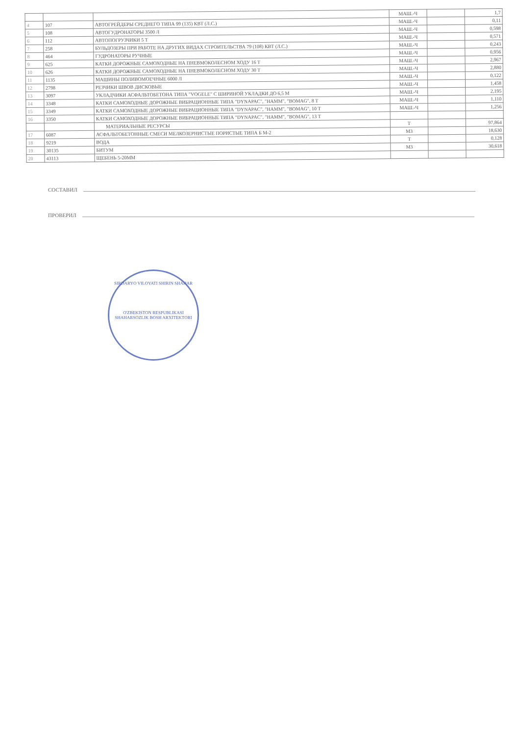| | | | МАШ.-Ч | | 1,7 |
| 4 | 107 | АВТОГРЕЙДЕРЫ СРЕДНЕГО ТИПА 99 (135) КВТ (Л.С.) | МАШ.-Ч | | 0,11 |
| 5 | 108 | АВТОГУДРОНАТОРЫ 3500 Л | МАШ.-Ч | | 0,598 |
| 6 | 112 | АВТОПОГРУЗЧИКИ 5 Т | МАШ.-Ч | | 0,571 |
| 7 | 258 | БУЛЬДОЗЕРЫ ПРИ РАБОТЕ НА ДРУГИХ ВИДАХ СТРОИТЕЛЬСТВА 79 (108) КВТ (Л.С.) | МАШ.-Ч | | 0,243 |
| 8 | 464 | ГУДРОНАТОРЫ РУЧНЫЕ | МАШ.-Ч | | 0,956 |
| 9 | 625 | КАТКИ ДОРОЖНЫЕ САМОХОДНЫЕ НА ПНЕВМОКОЛЕСНОМ ХОДУ 16 Т | МАШ.-Ч | | 2,967 |
| 10 | 626 | КАТКИ ДОРОЖНЫЕ САМОХОДНЫЕ НА ПНЕВМОКОЛЕСНОМ ХОДУ 30 Т | МАШ.-Ч | | 2,880 |
| 11 | 1135 | МАШИНЫ ПОЛИВОМОЕЧНЫЕ 6000 Л | МАШ.-Ч | | 0,122 |
| 12 | 2798 | РЕЗЧИКИ ШВОВ ДИСКОВЫЕ | МАШ.-Ч | | 1,458 |
| 13 | 3097 | УКЛАДЧИКИ АСФАЛЬТОБЕТОНА ТИПА "VOGELE" С ШИРИНОЙ УКЛАДКИ ДО 6,5 М | МАШ.-Ч | | 2,195 |
| 14 | 3348 | КАТКИ САМОХОДНЫЕ ДОРОЖНЫЕ ВИБРАЦИОННЫЕ ТИПА "DYNAPAC", "HAMM", "BOMAG", 8 Т | МАШ.-Ч | | 1,110 |
| 15 | 3349 | КАТКИ САМОХОДНЫЕ ДОРОЖНЫЕ ВИБРАЦИОННЫЕ ТИПА "DYNAPAC", "HAMM", "BOMAG", 10 Т | МАШ.-Ч | | 1,256 |
| 16 | 3350 | КАТКИ САМОХОДНЫЕ ДОРОЖНЫЕ ВИБРАЦИОННЫЕ ТИПА "DYNAPAC", "HAMM", "BOMAG", 13 Т | | | |
| | | МАТЕРИАЛЬНЫЕ РЕСУРСЫ | Т | | 97,864 |
| 17 | 6087 | АСФАЛЬТОБЕТОННЫЕ СМЕСИ МЕЛКОЗЕРНИСТЫЕ ПОРИСТЫЕ ТИПА Б М-2 | М3 | | 18,630 |
| 18 | 9219 | ВОДА | Т | | 0,128 |
| 19 | 30135 | БИТУМ | М3 | | 30,618 |
| 20 | 43113 | ЩЕБЕНЬ 5-20ММ | | | |
СОСТАВИЛ
ПРОВЕРИЛ
SIRDARYO VILOYATI SHIRIN SHAHAR
O'ZBEKISTON RESPUBLIKASI
SHAHARSOZLIK BOSH ARXITEKTORI